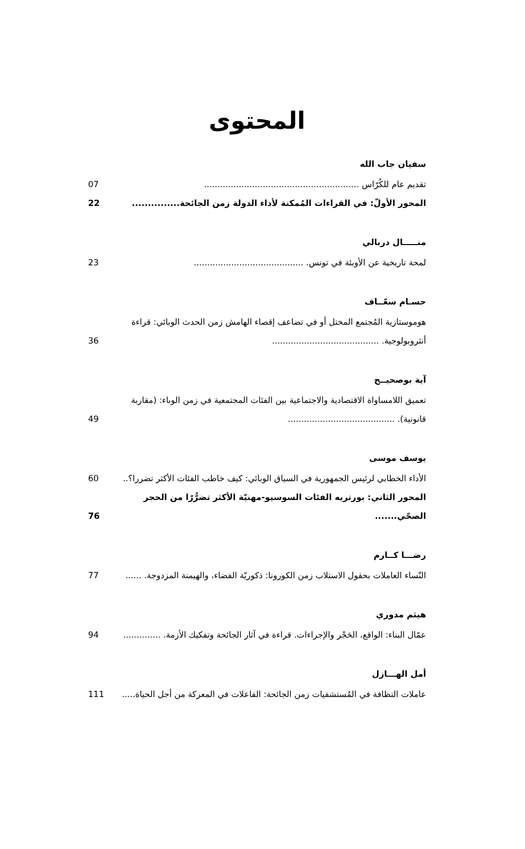المحتوى
سفيان جاب الله
تقديم عام للكُرّاس .......................................................... 07
المحور الأولّ: في القراءات المُمكنة لأداء الدولة زمن الجائحة............... 22
منـــــال دربالي
لمحة تاريخية عن الأوبئة في تونس. ......................................... 23
حسـام سعّــاف
هوموستازية المُجتمع المختل أو في تضاعف إقصاء الهامش زمن الحدث الوبائي: قراءة أنثروبولوجية. ........................................ 36
آية بوصحيــح
تعميق اللامساواة الاقتصادية والاجتماعية بين الفئات المجتمعية في زمن الوباء: (مقاربة قانونية). ........................................ 49
يوسف موسى
الأداء الخطابي لرئيس الجمهورية في السياق الوبائي: كيف خاطب الفئات الأكثر تضررا؟.. 60
المحور الثاني: بورتريه الفئات السوسيو-مهنيّة الأكثر تضرُّرًا من الحجر الصحّي....... 76
رضـــا كــارم
النّساء العاملات بحقول الاستلاب زمن الكورونا: ذكوريّة الفضاء، والهيمنة المزدوجة. ...... 77
هيثم مدوري
عمّال البناء: الواقع، الحَجْر والإجراءات. قراءة في آثار الجائحة وتفكيك الأزمة. .............. 94
أمل الهـــازل
عاملات النظافة في المُستشفيات زمن الجائحة: الفاعلات في المعركة من أجل الحياة..... 111